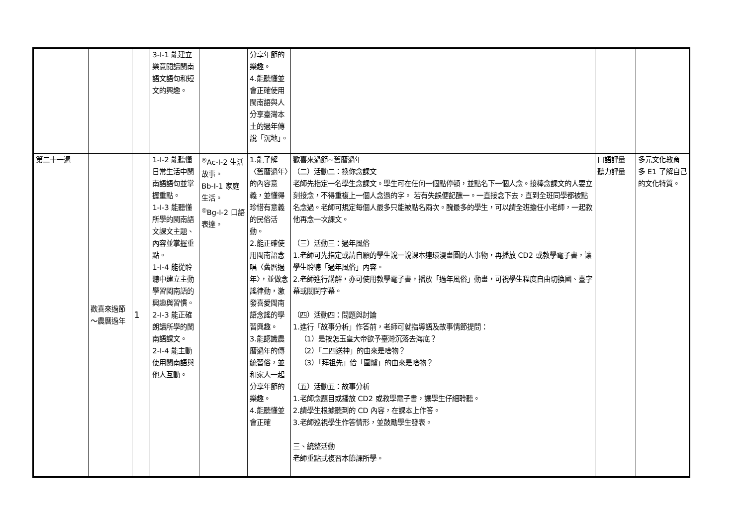| | | | 3-Ⅰ-1 能建立樂意閱讀閩南語文語句和短文的興趣。 | | 分享年節的樂趣。 4.能聽懂並會正確使用閩南語與人分享臺灣本土的過年傳說「沉地」。 | | | |
| 第二十一週 | 歡喜來過節～農曆過年 | 1 | 1-Ⅰ-2 能聽懂日常生活中閩南語語句並掌握重點。 1-Ⅰ-3 能聽懂所學的閩南語文課文主題、內容並掌握重點。 1-Ⅰ-4 能從聆聽中建立主動學習閩南語的興趣與習慣。 2-Ⅰ-3 能正確朗讀所學的閩南語課文。 2-Ⅰ-4 能主動使用閩南語與他人互動。 | <sup>◎</sup>Ac-Ⅰ-2 生活故事。 Bb-Ⅰ-1 家庭生活。 <sup>◎</sup>Bg-Ⅰ-2 口語表達。 | 1.能了解〈舊曆過年〉的內容意義，並懂得珍惜有意義的民俗活動。 2.能正確使用閩南語念唱〈舊曆過年〉，並做念謠律動，激發喜愛閩南語念謠的學習興趣。 3.能認識農曆過年的傳統習俗，並和家人一起分享年節的樂趣。 4.能聽懂並會正確 | 歡喜來過節~舊曆過年 （二）活動二：換你念課文 老師先指定一名學生念課文。學生可在任何一個點停頓，並點名下一個人念。接棒念課文的人要立刻接念，不得重複上一個人念過的字。 若有失誤便記醜一。一直接念下去，直到全班同學都被點名念過。老師可規定每個人最多只能被點名兩次。醜最多的學生，可以請全班擔任小老師，一起教他再念一次課文。 （三）活動三：過年風俗 1.老師可先指定或請自願的學生說一說課本連環漫畫圖的人事物，再播放 CD2 或教學電子書，讓學生聆聽「過年風俗」內容。 2.老師進行講解，亦可使用教學電子書，播放「過年風俗」動畫，可視學生程度自由切換國、臺字幕或關閉字幕。 （四）活動四：問題與討論 1.進行「故事分析」作答前，老師可就指導語及故事情節提問： （1）是按怎玉皇大帝欲予臺灣沉落去海底？ （2）「二四送神」的由來是啥物？ （3）「拜祖先」佮「圍爐」的由來是啥物？ （五）活動五：故事分析 1.老師念題目或播放 CD2 或教學電子書，讓學生仔細聆聽。 2.請學生根據聽到的 CD 內容，在課本上作答。 3.老師巡視學生作答情形，並鼓勵學生發表。 三、統整活動 老師重點式複習本節課所學。 | 口語評量 聽力評量 | 多元文化教育 多 E1 了解自己的文化特質。 |